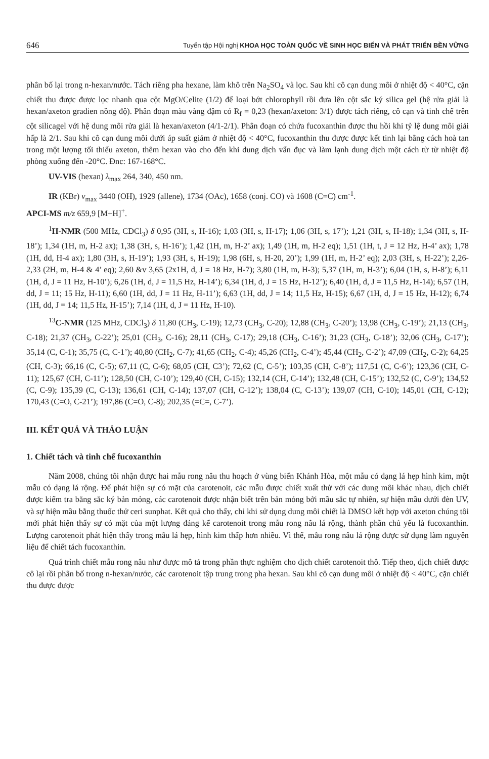646 Tuyển tập Hội nghị KHOA HỌC TOÀN QUỐC VỀ SINH HỌC BIỂN VÀ PHÁT TRIỂN BỀN VỮNG
phân bố lại trong n-hexan/nước. Tách riêng pha hexane, làm khô trên Na<sub>2</sub>SO<sub>4</sub> và lọc. Sau khi cô cạn dung môi ở nhiệt độ < 40°C, cặn chiết thu được được lọc nhanh qua cột MgO/Celite (1/2) để loại bớt chlorophyll rồi đưa lên cột sắc ký silica gel (hệ rửa giải là hexan/axeton gradien nồng độ). Phân đoạn màu vàng đậm có R<sub>f</sub> = 0,23 (hexan/axeton: 3/1) được tách riêng, cô cạn và tinh chế trên cột silicagel với hệ dung môi rửa giải là hexan/axeton (4/1-2/1). Phân đoạn có chứa fucoxanthin được thu hồi khi tỷ lệ dung môi giải hấp là 2/1. Sau khi cô cạn dung môi dưới áp suất giảm ở nhiệt độ < 40°C, fucoxanthin thu được được kết tinh lại bằng cách hoà tan trong một lượng tối thiểu axeton, thêm hexan vào cho đến khi dung dịch vẩn đục và làm lạnh dung dịch một cách từ từ nhiệt độ phòng xuống đến -20°C. Đnc: 167-168°C.
UV-VIS (hexan) λ<sub>max</sub> 264, 340, 450 nm.
IR (KBr) ν<sub>max</sub> 3440 (OH), 1929 (allene), 1734 (OAc), 1658 (conj. CO) và 1608 (C=C) cm<sup>-1</sup>.
APCI-MS m/z 659,9 [M+H]<sup>+</sup>.
<sup>1</sup>H-NMR (500 MHz, CDCl<sub>3</sub>) δ 0,95 (3H, s, H-16); 1,03 (3H, s, H-17); 1,06 (3H, s, 17’); 1,21 (3H, s, H-18); 1,34 (3H, s, H-18’); 1,34 (1H, m, H-2 ax); 1,38 (3H, s, H-16’); 1,42 (1H, m, H-2’ ax); 1,49 (1H, m, H-2 eq); 1,51 (1H, t, J = 12 Hz, H-4’ ax); 1,78 (1H, dd, H-4 ax); 1,80 (3H, s, H-19’); 1,93 (3H, s, H-19); 1,98 (6H, s, H-20, 20’); 1,99 (1H, m, H-2’ eq); 2,03 (3H, s, H-22’); 2,26-2,33 (2H, m, H-4 & 4’ eq); 2,60 &v 3,65 (2x1H, d, J = 18 Hz, H-7); 3,80 (1H, m, H-3); 5,37 (1H, m, H-3’); 6,04 (1H, s, H-8’); 6,11 (1H, d, J = 11 Hz, H-10’); 6,26 (1H, d, J = 11,5 Hz, H-14’); 6,34 (1H, d, J = 15 Hz, H-12’); 6,40 (1H, d, J = 11,5 Hz, H-14); 6,57 (1H, dd, J = 11; 15 Hz, H-11); 6,60 (1H, dd, J = 11 Hz, H-11’); 6,63 (1H, dd, J = 14; 11,5 Hz, H-15); 6,67 (1H, d, J = 15 Hz, H-12); 6,74 (1H, dd, J = 14; 11,5 Hz, H-15’); 7,14 (1H, d, J = 11 Hz, H-10).
<sup>13</sup>C-NMR (125 MHz, CDCl<sub>3</sub>) δ 11,80 (CH<sub>3</sub>, C-19); 12,73 (CH<sub>3</sub>, C-20); 12,88 (CH<sub>3</sub>, C-20’); 13,98 (CH<sub>3</sub>, C-19’); 21,13 (CH<sub>3</sub>, C-18); 21,37 (CH<sub>3</sub>, C-22’); 25,01 (CH<sub>3</sub>, C-16); 28,11 (CH<sub>3</sub>, C-17); 29,18 (CH<sub>3</sub>, C-16’); 31,23 (CH<sub>3</sub>, C-18’); 32,06 (CH<sub>3</sub>, C-17’); 35,14 (C, C-1); 35,75 (C, C-1’); 40,80 (CH<sub>2</sub>, C-7); 41,65 (CH<sub>2</sub>, C-4); 45,26 (CH<sub>2</sub>, C-4’); 45,44 (CH<sub>2</sub>, C-2’); 47,09 (CH<sub>2</sub>, C-2); 64,25 (CH, C-3); 66,16 (C, C-5); 67,11 (C, C-6); 68,05 (CH, C3’); 72,62 (C, C-5’); 103,35 (CH, C-8’); 117,51 (C, C-6’); 123,36 (CH, C-11); 125,67 (CH, C-11’); 128,50 (CH, C-10’); 129,40 (CH, C-15); 132,14 (CH, C-14’); 132,48 (CH, C-15’); 132,52 (C, C-9’); 134,52 (C, C-9); 135,39 (C, C-13); 136,61 (CH, C-14); 137,07 (CH, C-12’); 138,04 (C, C-13’); 139,07 (CH, C-10); 145,01 (CH, C-12); 170,43 (C=O, C-21’); 197,86 (C=O, C-8); 202,35 (=C=, C-7’).
III. KẾT QUẢ VÀ THẢO LUẬN
1. Chiết tách và tinh chế fucoxanthin
Năm 2008, chúng tôi nhận được hai mẫu rong nâu thu hoạch ở vùng biển Khánh Hòa, một mẫu có dạng lá hẹp hình kim, một mẫu có dạng lá rộng. Để phát hiện sự có mặt của carotenoit, các mẫu được chiết xuất thử với các dung môi khác nhau, dịch chiết được kiểm tra bằng sắc ký bản mỏng, các carotenoit được nhận biết trên bản mỏng bởi mầu sắc tự nhiên, sự hiện mầu dưới đèn UV, và sự hiện mầu bằng thuốc thử ceri sunphat. Kết quả cho thấy, chỉ khi sử dụng dung môi chiết là DMSO kết hợp với axeton chúng tôi mới phát hiện thấy sự có mặt của một lượng đáng kể carotenoit trong mẫu rong nâu lá rộng, thành phần chủ yếu là fucoxanthin. Lượng carotenoit phát hiện thấy trong mẫu lá hẹp, hình kim thấp hơn nhiều. Vì thế, mẫu rong nâu lá rộng được sử dụng làm nguyên liệu để chiết tách fucoxanthin.
Quá trình chiết mẫu rong nâu như được mô tả trong phần thực nghiệm cho dịch chiết carotenoit thô. Tiếp theo, dịch chiết được cô lại rồi phân bố trong n-hexan/nước, các carotenoit tập trung trong pha hexan. Sau khi cô cạn dung môi ở nhiệt độ < 40°C, cặn chiết thu được được